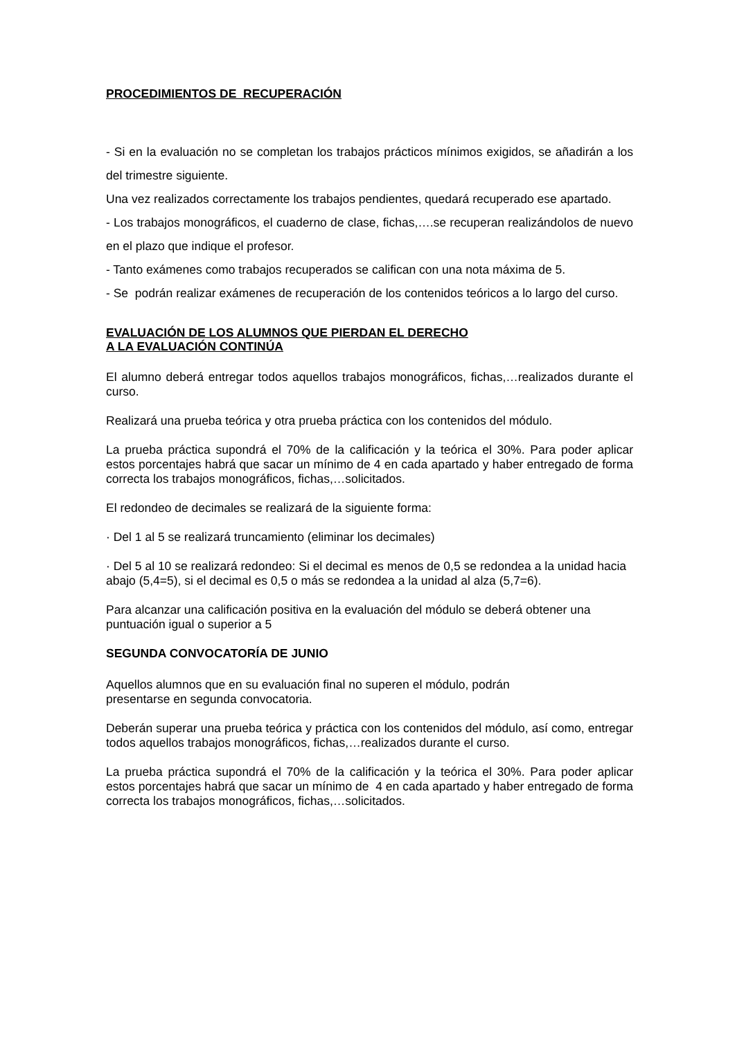PROCEDIMIENTOS DE RECUPERACIÓN
- Si en la evaluación no se completan los trabajos prácticos mínimos exigidos, se añadirán a los del trimestre siguiente.
Una vez realizados correctamente los trabajos pendientes, quedará recuperado ese apartado.
- Los trabajos monográficos, el cuaderno de clase, fichas,….se recuperan realizándolos de nuevo en el plazo que indique el profesor.
- Tanto exámenes como trabajos recuperados se califican con una nota máxima de 5.
- Se podrán realizar exámenes de recuperación de los contenidos teóricos a lo largo del curso.
EVALUACIÓN DE LOS ALUMNOS QUE PIERDAN EL DERECHO
A LA EVALUACIÓN CONTINÚA
El alumno deberá entregar todos aquellos trabajos monográficos, fichas,…realizados durante el curso.
Realizará una prueba teórica y otra prueba práctica con los contenidos del módulo.
La prueba práctica supondrá el 70% de la calificación y la teórica el 30%. Para poder aplicar estos porcentajes habrá que sacar un mínimo de 4 en cada apartado y haber entregado de forma correcta los trabajos monográficos, fichas,…solicitados.
El redondeo de decimales se realizará de la siguiente forma:
· Del 1 al 5 se realizará truncamiento (eliminar los decimales)
· Del 5 al 10 se realizará redondeo: Si el decimal es menos de 0,5 se redondea a la unidad hacia abajo (5,4=5), si el decimal es 0,5 o más se redondea a la unidad al alza (5,7=6).
Para alcanzar una calificación positiva en la evaluación del módulo se deberá obtener una puntuación igual o superior a 5
SEGUNDA CONVOCATORÍA DE JUNIO
Aquellos alumnos que en su evaluación final no superen el módulo, podrán
presentarse en segunda convocatoria.
Deberán superar una prueba teórica y práctica con los contenidos del módulo, así como, entregar todos aquellos trabajos monográficos, fichas,…realizados durante el curso.
La prueba práctica supondrá el 70% de la calificación y la teórica el 30%. Para poder aplicar estos porcentajes habrá que sacar un mínimo de 4 en cada apartado y haber entregado de forma correcta los trabajos monográficos, fichas,…solicitados.